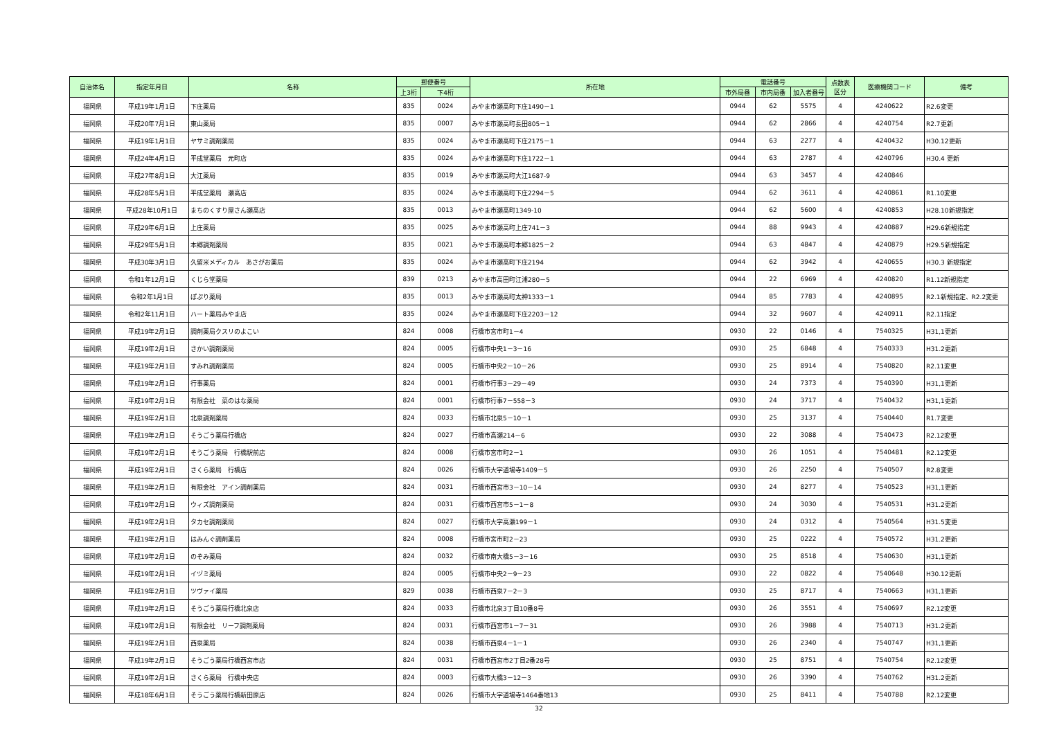| 自治体名 | 指定年月日 | 名称 | 郵便番号 | | 所在地 | 電話番号 | | | 点数表 区分 | 医療機関コード | 備考 |
| --- | --- | --- | --- | --- | --- | --- | --- | --- | --- | --- | --- |
| | | | 上3桁 | 下4桁 | | 市外局番 | 市内局番 | 加入者番号 | | | |
| 福岡県 | 平成19年1月1日 | 下庄薬局 | 835 | 0024 | みやま市瀬高町下庄1490－1 | 0944 | 62 | 5575 | 4 | 4240622 | R2.6変更 |
| 福岡県 | 平成20年7月1日 | 東山薬局 | 835 | 0007 | みやま市瀬高町長田805－1 | 0944 | 62 | 2866 | 4 | 4240754 | R2.7更新 |
| 福岡県 | 平成19年1月1日 | ヤサミ調剤薬局 | 835 | 0024 | みやま市瀬高町下庄2175－1 | 0944 | 63 | 2277 | 4 | 4240432 | H30.12更新 |
| 福岡県 | 平成24年4月1日 | 平成堂薬局 元町店 | 835 | 0024 | みやま市瀬高町下庄1722－1 | 0944 | 63 | 2787 | 4 | 4240796 | H30.4 更新 |
| 福岡県 | 平成27年8月1日 | 大江薬局 | 835 | 0019 | みやま市瀬高町大江1687-9 | 0944 | 63 | 3457 | 4 | 4240846 | |
| 福岡県 | 平成28年5月1日 | 平成堂薬局 瀬高店 | 835 | 0024 | みやま市瀬高町下庄2294－5 | 0944 | 62 | 3611 | 4 | 4240861 | R1.10変更 |
| 福岡県 | 平成28年10月1日 | まちのくすり屋さん瀬高店 | 835 | 0013 | みやま市瀬高町1349-10 | 0944 | 62 | 5600 | 4 | 4240853 | H28.10新規指定 |
| 福岡県 | 平成29年6月1日 | 上庄薬局 | 835 | 0025 | みやま市瀬高町上庄741－3 | 0944 | 88 | 9943 | 4 | 4240887 | H29.6新規指定 |
| 福岡県 | 平成29年5月1日 | 本郷調剤薬局 | 835 | 0021 | みやま市瀬高町本郷1825－2 | 0944 | 63 | 4847 | 4 | 4240879 | H29.5新規指定 |
| 福岡県 | 平成30年3月1日 | 久留米メディカル あさがお薬局 | 835 | 0024 | みやま市瀬高町下庄2194 | 0944 | 62 | 3942 | 4 | 4240655 | H30.3 新規指定 |
| 福岡県 | 令和1年12月1日 | くじら堂薬局 | 839 | 0213 | みやま市高田町江浦280－5 | 0944 | 22 | 6969 | 4 | 4240820 | R1.12新規指定 |
| 福岡県 | 令和2年1月1日 | ぽぷり薬局 | 835 | 0013 | みやま市瀬高町太神1333－1 | 0944 | 85 | 7783 | 4 | 4240895 | R2.1新規指定、R2.2変更 |
| 福岡県 | 令和2年11月1日 | ハート薬局みやま店 | 835 | 0024 | みやま市瀬高町下庄2203－12 | 0944 | 32 | 9607 | 4 | 4240911 | R2.11指定 |
| 福岡県 | 平成19年2月1日 | 調剤薬局クスリのよこい | 824 | 0008 | 行橋市宮市町1－4 | 0930 | 22 | 0146 | 4 | 7540325 | H31,1更新 |
| 福岡県 | 平成19年2月1日 | さかい調剤薬局 | 824 | 0005 | 行橋市中央1－3－16 | 0930 | 25 | 6848 | 4 | 7540333 | H31.2更新 |
| 福岡県 | 平成19年2月1日 | すみれ調剤薬局 | 824 | 0005 | 行橋市中央2－10－26 | 0930 | 25 | 8914 | 4 | 7540820 | R2.11変更 |
| 福岡県 | 平成19年2月1日 | 行事薬局 | 824 | 0001 | 行橋市行事3－29－49 | 0930 | 24 | 7373 | 4 | 7540390 | H31,1更新 |
| 福岡県 | 平成19年2月1日 | 有限会社 菜のはな薬局 | 824 | 0001 | 行橋市行事7－558－3 | 0930 | 24 | 3717 | 4 | 7540432 | H31,1更新 |
| 福岡県 | 平成19年2月1日 | 北泉調剤薬局 | 824 | 0033 | 行橋市北泉5－10－1 | 0930 | 25 | 3137 | 4 | 7540440 | R1.7変更 |
| 福岡県 | 平成19年2月1日 | そうごう薬局行橋店 | 824 | 0027 | 行橋市高瀬214－6 | 0930 | 22 | 3088 | 4 | 7540473 | R2.12変更 |
| 福岡県 | 平成19年2月1日 | そうごう薬局 行橋駅前店 | 824 | 0008 | 行橋市宮市町2－1 | 0930 | 26 | 1051 | 4 | 7540481 | R2.12変更 |
| 福岡県 | 平成19年2月1日 | さくら薬局 行橋店 | 824 | 0026 | 行橋市大字道場寺1409－5 | 0930 | 26 | 2250 | 4 | 7540507 | R2.8変更 |
| 福岡県 | 平成19年2月1日 | 有限会社 アイン調剤薬局 | 824 | 0031 | 行橋市西宮市3－10－14 | 0930 | 24 | 8277 | 4 | 7540523 | H31,1更新 |
| 福岡県 | 平成19年2月1日 | ウィズ調剤薬局 | 824 | 0031 | 行橋市西宮市5－1－8 | 0930 | 24 | 3030 | 4 | 7540531 | H31.2更新 |
| 福岡県 | 平成19年2月1日 | タカセ調剤薬局 | 824 | 0027 | 行橋市大字高瀬199－1 | 0930 | 24 | 0312 | 4 | 7540564 | H31.5変更 |
| 福岡県 | 平成19年2月1日 | はみんぐ調剤薬局 | 824 | 0008 | 行橋市宮市町2－23 | 0930 | 25 | 0222 | 4 | 7540572 | H31.2更新 |
| 福岡県 | 平成19年2月1日 | のぞみ薬局 | 824 | 0032 | 行橋市南大橋5－3－16 | 0930 | 25 | 8518 | 4 | 7540630 | H31,1更新 |
| 福岡県 | 平成19年2月1日 | イヅミ薬局 | 824 | 0005 | 行橋市中央2－9－23 | 0930 | 22 | 0822 | 4 | 7540648 | H30.12更新 |
| 福岡県 | 平成19年2月1日 | ツヴァイ薬局 | 829 | 0038 | 行橋市西泉7－2－3 | 0930 | 25 | 8717 | 4 | 7540663 | H31,1更新 |
| 福岡県 | 平成19年2月1日 | そうごう薬局行橋北泉店 | 824 | 0033 | 行橋市北泉3丁目10番8号 | 0930 | 26 | 3551 | 4 | 7540697 | R2.12変更 |
| 福岡県 | 平成19年2月1日 | 有限会社 リーフ調剤薬局 | 824 | 0031 | 行橋市西宮市1－7－31 | 0930 | 26 | 3988 | 4 | 7540713 | H31.2更新 |
| 福岡県 | 平成19年2月1日 | 西泉薬局 | 824 | 0038 | 行橋市西泉4－1－1 | 0930 | 26 | 2340 | 4 | 7540747 | H31,1更新 |
| 福岡県 | 平成19年2月1日 | そうごう薬局行橋西宮市店 | 824 | 0031 | 行橋市西宮市2丁目2番28号 | 0930 | 25 | 8751 | 4 | 7540754 | R2.12変更 |
| 福岡県 | 平成19年2月1日 | さくら薬局 行橋中央店 | 824 | 0003 | 行橋市大橋3－12－3 | 0930 | 26 | 3390 | 4 | 7540762 | H31.2更新 |
| 福岡県 | 平成18年6月1日 | そうごう薬局行橋新田原店 | 824 | 0026 | 行橋市大字道場寺1464番地13 | 0930 | 25 | 8411 | 4 | 7540788 | R2.12変更 |
32